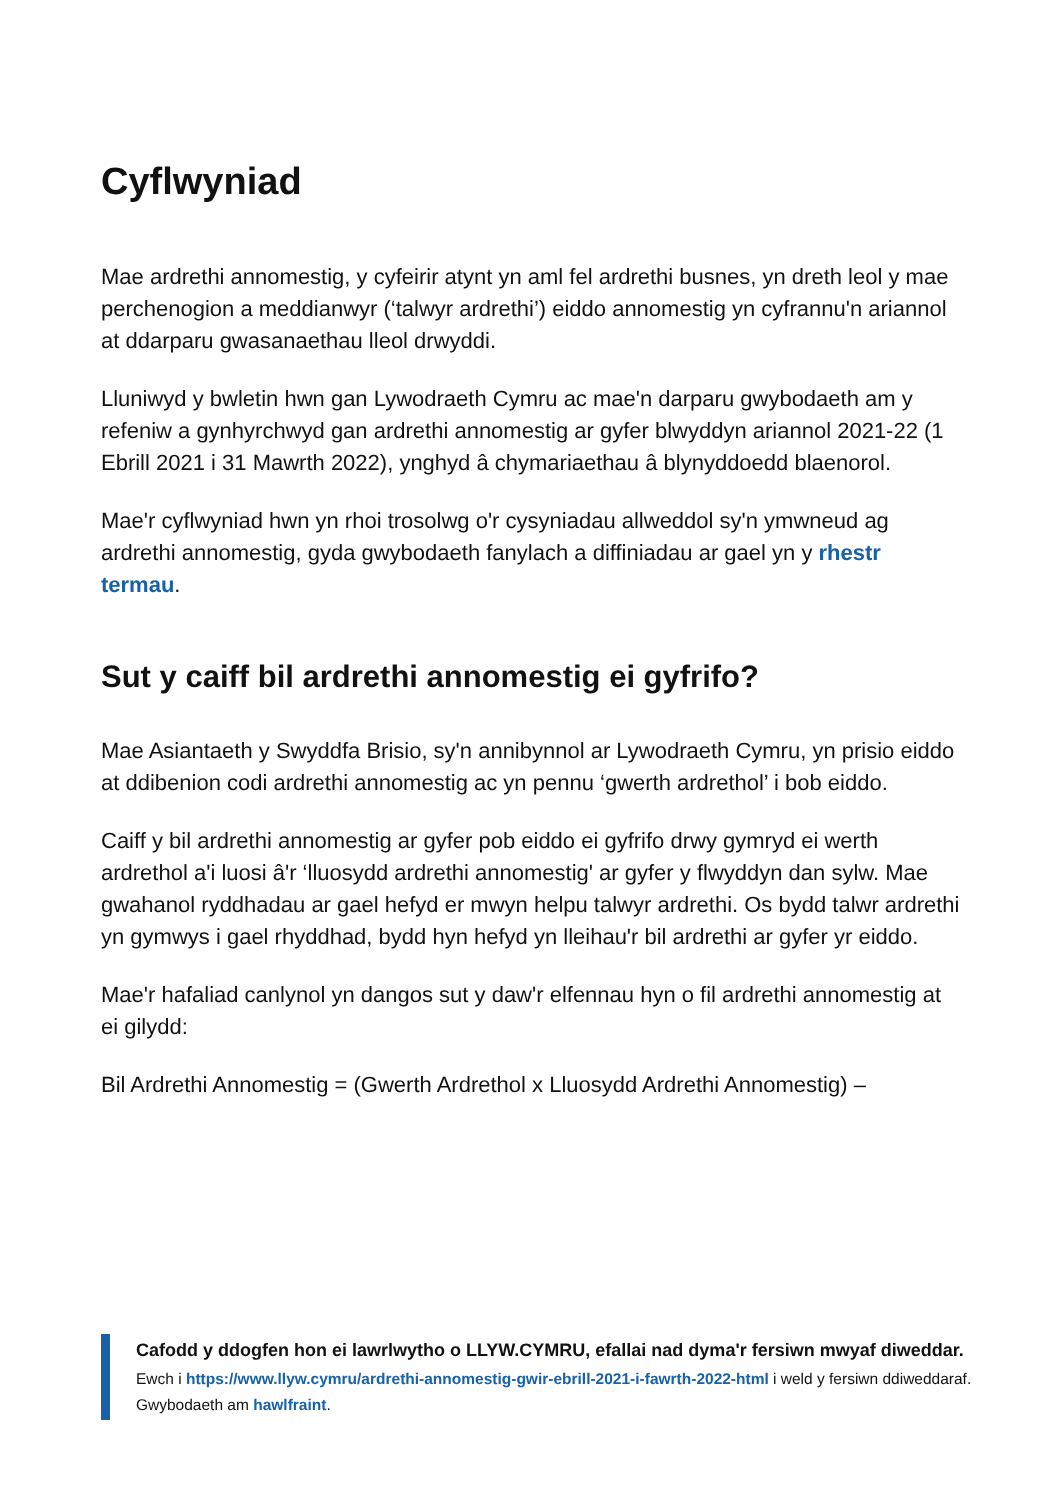Cyflwyniad
Mae ardrethi annomestig, y cyfeirir atynt yn aml fel ardrethi busnes, yn dreth leol y mae perchenogion a meddianwyr (‘talwyr ardrethi’) eiddo annomestig yn cyfrannu'n ariannol at ddarparu gwasanaethau lleol drwyddi.
Lluniwyd y bwletin hwn gan Lywodraeth Cymru ac mae'n darparu gwybodaeth am y refeniw a gynhyrchwyd gan ardrethi annomestig ar gyfer blwyddyn ariannol 2021-22 (1 Ebrill 2021 i 31 Mawrth 2022), ynghyd â chymariaethau â blynyddoedd blaenorol.
Mae'r cyflwyniad hwn yn rhoi trosolwg o'r cysyniadau allweddol sy'n ymwneud ag ardrethi annomestig, gyda gwybodaeth fanylach a diffiniadau ar gael yn y rhestr termau.
Sut y caiff bil ardrethi annomestig ei gyfrifo?
Mae Asiantaeth y Swyddfa Brisio, sy'n annibynnol ar Lywodraeth Cymru, yn prisio eiddo at ddibenion codi ardrethi annomestig ac yn pennu ‘gwerth ardrethol’ i bob eiddo.
Caiff y bil ardrethi annomestig ar gyfer pob eiddo ei gyfrifo drwy gymryd ei werth ardrethol a'i luosi â'r ‘lluosydd ardrethi annomestig' ar gyfer y flwyddyn dan sylw. Mae gwahanol ryddhadau ar gael hefyd er mwyn helpu talwyr ardrethi. Os bydd talwr ardrethi yn gymwys i gael rhyddhad, bydd hyn hefyd yn lleihau'r bil ardrethi ar gyfer yr eiddo.
Mae'r hafaliad canlynol yn dangos sut y daw'r elfennau hyn o fil ardrethi annomestig at ei gilydd:
Bil Ardrethi Annomestig = (Gwerth Ardrethol x Lluosydd Ardrethi Annomestig) –
Cafodd y ddogfen hon ei lawrlwytho o LLYW.CYMRU, efallai nad dyma'r fersiwn mwyaf diweddar.
Ewch i https://www.llyw.cymru/ardrethi-annomestig-gwir-ebrill-2021-i-fawrth-2022-html i weld y fersiwn ddiweddaraf.
Gwybodaeth am hawlfraint.